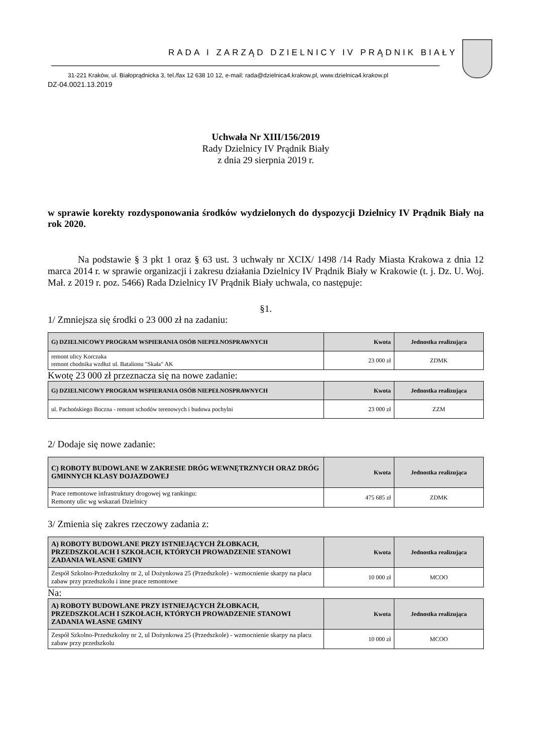RADA I ZARZĄD DZIELNICY IV PRĄDNIK BIAŁY
31-221 Kraków, ul. Białoprądnicka 3, tel./fax 12 638 10 12, e-mail: rada@dzielnica4.krakow.pl, www.dzielnica4.krakow.pl
DZ-04.0021.13.2019
Uchwała Nr XIII/156/2019
Rady Dzielnicy IV Prądnik Biały
z dnia 29 sierpnia 2019 r.
w sprawie korekty rozdysponowania środków wydzielonych do dyspozycji Dzielnicy IV Prądnik Biały na rok 2020.
Na podstawie § 3 pkt 1 oraz § 63 ust. 3 uchwały nr XCIX/ 1498 /14 Rady Miasta Krakowa z dnia 12 marca 2014 r. w sprawie organizacji i zakresu działania Dzielnicy IV Prądnik Biały w Krakowie (t. j. Dz. U. Woj. Mał. z 2019 r. poz. 5466) Rada Dzielnicy IV Prądnik Biały uchwala, co następuje:
§1.
1/ Zmniejsza się środki o 23 000 zł na zadaniu:
| G) DZIELNICOWY PROGRAM WSPIERANIA OSÓB NIEPEŁNOSPRAWNYCH | Kwota | Jednostka realizująca |
| --- | --- | --- |
| remont ulicy Korczaka remont chodnika wzdłuż ul. Batalionu "Skała" AK | 23 000 zł | ZDMK |
Kwotę 23 000 zł przeznacza się na nowe zadanie:
| G) DZIELNICOWY PROGRAM WSPIERANIA OSÓB NIEPEŁNOSPRAWNYCH | Kwota | Jednostka realizująca |
| --- | --- | --- |
| ul. Pachońskiego Boczna - remont schodów terenowych i budowa pochylni | 23 000 zł | ZZM |
2/ Dodaje się nowe zadanie:
| C) ROBOTY BUDOWLANE W ZAKRESIE DRÓG WEWNĘTRZNYCH ORAZ DRÓG GMINNYCH KLASY DOJAZDOWEJ | Kwota | Jednostka realizująca |
| --- | --- | --- |
| Prace remontowe infrastruktury drogowej wg rankingu: Remonty ulic wg wskazań Dzielnicy | 475 685 zł | ZDMK |
3/ Zmienia się zakres rzeczowy zadania z:
| A) ROBOTY BUDOWLANE PRZY ISTNIEJĄCYCH ŻŁOBKACH, PRZEDSZKOLACH I SZKOŁACH, KTÓRYCH PROWADZENIE STANOWI ZADANIA WŁASNE GMINY | Kwota | Jednostka realizująca |
| --- | --- | --- |
| Zespół Szkolno-Przedszkolny nr 2, ul Dożynkowa 25 (Przedszkole) - wzmocnienie skarpy na placu zabaw przy przedszkolu i inne prace remontowe | 10 000 zł | MCOO |
Na:
| A) ROBOTY BUDOWLANE PRZY ISTNIEJĄCYCH ŻŁOBKACH, PRZEDSZKOLACH I SZKOŁACH, KTÓRYCH PROWADZENIE STANOWI ZADANIA WŁASNE GMINY | Kwota | Jednostka realizująca |
| --- | --- | --- |
| Zespół Szkolno-Przedszkolny nr 2, ul Dożynkowa 25 (Przedszkole) - wzmocnienie skarpy na placu zabaw przy przedszkolu | 10 000 zł | MCOO |